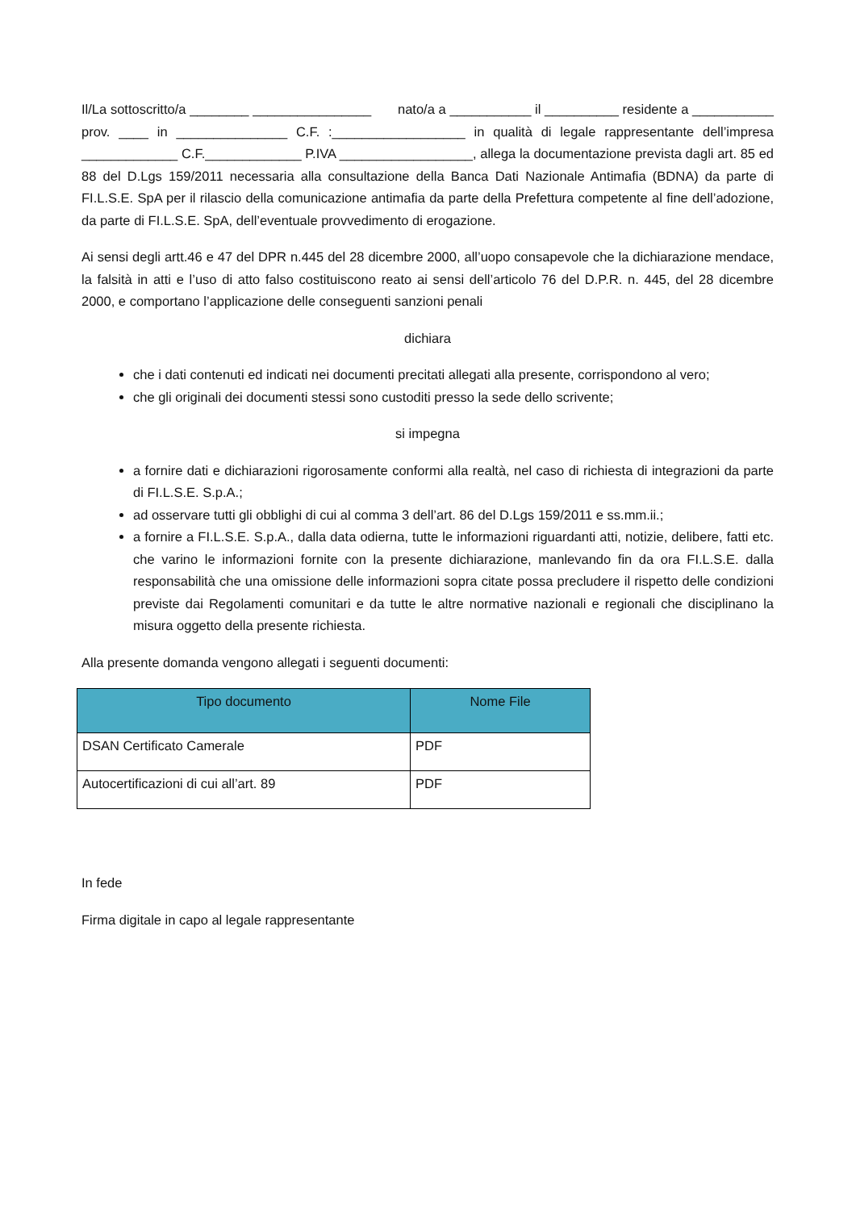Il/La sottoscritto/a ________ ________________ nato/a a ___________ il __________ residente a ___________ prov. ____ in _______________ C.F. :__________________ in qualità di legale rappresentante dell’impresa _____________ C.F._____________ P.IVA __________________, allega la documentazione prevista dagli art. 85 ed 88 del D.Lgs 159/2011 necessaria alla consultazione della Banca Dati Nazionale Antimafia (BDNA) da parte di FI.L.S.E. SpA per il rilascio della comunicazione antimafia da parte della Prefettura competente al fine dell’adozione, da parte di FI.L.S.E. SpA, dell’eventuale provvedimento di erogazione.
Ai sensi degli artt.46 e 47 del DPR n.445 del 28 dicembre 2000, all’uopo consapevole che la dichiarazione mendace, la falsità in atti e l’uso di atto falso costituiscono reato ai sensi dell’articolo 76 del D.P.R. n. 445, del 28 dicembre 2000, e comportano l’applicazione delle conseguenti sanzioni penali
dichiara
che i dati contenuti ed indicati nei documenti precitati allegati alla presente, corrispondono al vero;
che gli originali dei documenti stessi sono custoditi presso la sede dello scrivente;
si impegna
a fornire dati e dichiarazioni rigorosamente conformi alla realtà, nel caso di richiesta di integrazioni da parte di FI.L.S.E. S.p.A.;
ad osservare tutti gli obblighi di cui al comma 3 dell’art. 86 del D.Lgs 159/2011 e ss.mm.ii.;
a fornire a FI.L.S.E. S.p.A., dalla data odierna, tutte le informazioni riguardanti atti, notizie, delibere, fatti etc. che varino le informazioni fornite con la presente dichiarazione, manlevando fin da ora FI.L.S.E. dalla responsabilità che una omissione delle informazioni sopra citate possa precludere il rispetto delle condizioni previste dai Regolamenti comunitari e da tutte le altre normative nazionali e regionali che disciplinano la misura oggetto della presente richiesta.
Alla presente domanda vengono allegati i seguenti documenti:
| Tipo documento | Nome File |
| --- | --- |
| DSAN Certificato Camerale | PDF |
| Autocertificazioni di cui all’art. 89 | PDF |
In fede
Firma digitale in capo al legale rappresentante